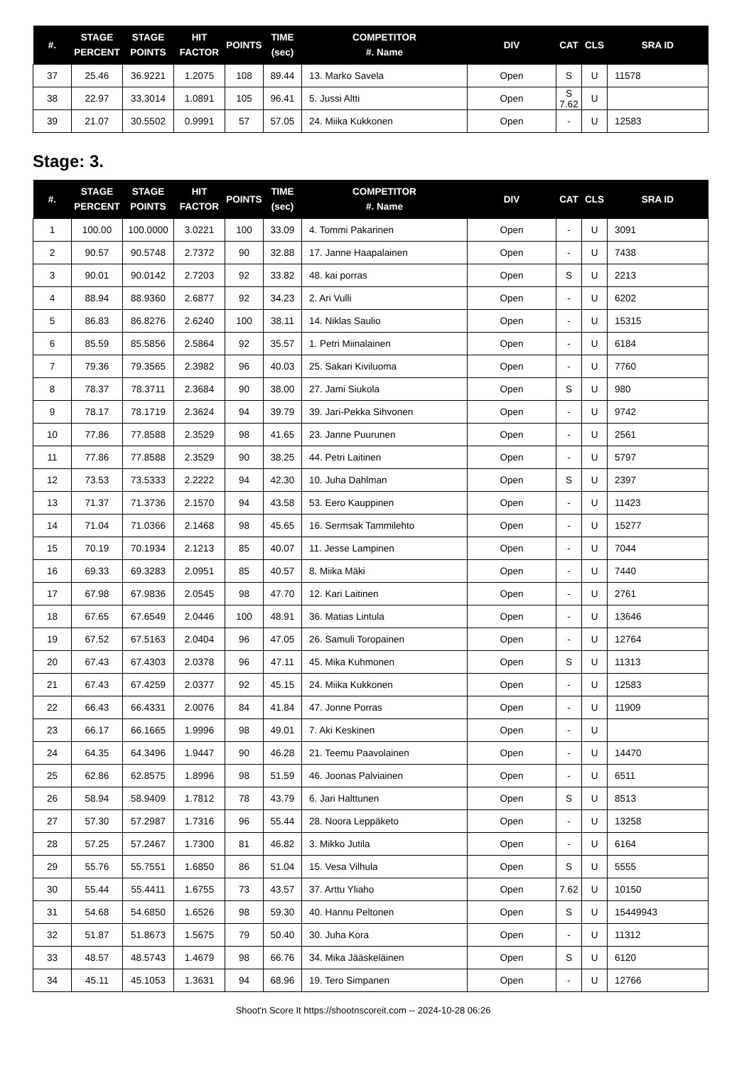| #. | STAGE PERCENT | STAGE POINTS | HIT FACTOR | POINTS | TIME (sec) | COMPETITOR #. Name | DIV | CAT | CLS | SRA ID |
| --- | --- | --- | --- | --- | --- | --- | --- | --- | --- | --- |
| 37 | 25.46 | 36.9221 | 1.2075 | 108 | 89.44 | 13. Marko Savela | Open | S | U | 11578 |
| 38 | 22.97 | 33.3014 | 1.0891 | 105 | 96.41 | 5. Jussi Altti | Open | S 7.62 | U | |
| 39 | 21.07 | 30.5502 | 0.9991 | 57 | 57.05 | 24. Miika Kukkonen | Open | - | U | 12583 |
Stage: 3.
| #. | STAGE PERCENT | STAGE POINTS | HIT FACTOR | POINTS | TIME (sec) | COMPETITOR #. Name | DIV | CAT | CLS | SRA ID |
| --- | --- | --- | --- | --- | --- | --- | --- | --- | --- | --- |
| 1 | 100.00 | 100.0000 | 3.0221 | 100 | 33.09 | 4. Tommi Pakarinen | Open | - | U | 3091 |
| 2 | 90.57 | 90.5748 | 2.7372 | 90 | 32.88 | 17. Janne Haapalainen | Open | - | U | 7438 |
| 3 | 90.01 | 90.0142 | 2.7203 | 92 | 33.82 | 48. kai porras | Open | S | U | 2213 |
| 4 | 88.94 | 88.9360 | 2.6877 | 92 | 34.23 | 2. Ari Vulli | Open | - | U | 6202 |
| 5 | 86.83 | 86.8276 | 2.6240 | 100 | 38.11 | 14. Niklas Saulio | Open | - | U | 15315 |
| 6 | 85.59 | 85.5856 | 2.5864 | 92 | 35.57 | 1. Petri Miinalainen | Open | - | U | 6184 |
| 7 | 79.36 | 79.3565 | 2.3982 | 96 | 40.03 | 25. Sakari Kiviluoma | Open | - | U | 7760 |
| 8 | 78.37 | 78.3711 | 2.3684 | 90 | 38.00 | 27. Jami Siukola | Open | S | U | 980 |
| 9 | 78.17 | 78.1719 | 2.3624 | 94 | 39.79 | 39. Jari-Pekka Sihvonen | Open | - | U | 9742 |
| 10 | 77.86 | 77.8588 | 2.3529 | 98 | 41.65 | 23. Janne Puurunen | Open | - | U | 2561 |
| 11 | 77.86 | 77.8588 | 2.3529 | 90 | 38.25 | 44. Petri Laitinen | Open | - | U | 5797 |
| 12 | 73.53 | 73.5333 | 2.2222 | 94 | 42.30 | 10. Juha Dahlman | Open | S | U | 2397 |
| 13 | 71.37 | 71.3736 | 2.1570 | 94 | 43.58 | 53. Eero Kauppinen | Open | - | U | 11423 |
| 14 | 71.04 | 71.0366 | 2.1468 | 98 | 45.65 | 16. Sermsak Tammilehto | Open | - | U | 15277 |
| 15 | 70.19 | 70.1934 | 2.1213 | 85 | 40.07 | 11. Jesse Lampinen | Open | - | U | 7044 |
| 16 | 69.33 | 69.3283 | 2.0951 | 85 | 40.57 | 8. Miika Mäki | Open | - | U | 7440 |
| 17 | 67.98 | 67.9836 | 2.0545 | 98 | 47.70 | 12. Kari Laitinen | Open | - | U | 2761 |
| 18 | 67.65 | 67.6549 | 2.0446 | 100 | 48.91 | 36. Matias Lintula | Open | - | U | 13646 |
| 19 | 67.52 | 67.5163 | 2.0404 | 96 | 47.05 | 26. Samuli Toropainen | Open | - | U | 12764 |
| 20 | 67.43 | 67.4303 | 2.0378 | 96 | 47.11 | 45. Mika Kuhmonen | Open | S | U | 11313 |
| 21 | 67.43 | 67.4259 | 2.0377 | 92 | 45.15 | 24. Miika Kukkonen | Open | - | U | 12583 |
| 22 | 66.43 | 66.4331 | 2.0076 | 84 | 41.84 | 47. Jonne Porras | Open | - | U | 11909 |
| 23 | 66.17 | 66.1665 | 1.9996 | 98 | 49.01 | 7. Aki Keskinen | Open | - | U | |
| 24 | 64.35 | 64.3496 | 1.9447 | 90 | 46.28 | 21. Teemu Paavolainen | Open | - | U | 14470 |
| 25 | 62.86 | 62.8575 | 1.8996 | 98 | 51.59 | 46. Joonas Palviainen | Open | - | U | 6511 |
| 26 | 58.94 | 58.9409 | 1.7812 | 78 | 43.79 | 6. Jari Halttunen | Open | S | U | 8513 |
| 27 | 57.30 | 57.2987 | 1.7316 | 96 | 55.44 | 28. Noora Leppäketo | Open | - | U | 13258 |
| 28 | 57.25 | 57.2467 | 1.7300 | 81 | 46.82 | 3. Mikko Jutila | Open | - | U | 6164 |
| 29 | 55.76 | 55.7551 | 1.6850 | 86 | 51.04 | 15. Vesa Vilhula | Open | S | U | 5555 |
| 30 | 55.44 | 55.4411 | 1.6755 | 73 | 43.57 | 37. Arttu Yliaho | Open | 7.62 | U | 10150 |
| 31 | 54.68 | 54.6850 | 1.6526 | 98 | 59.30 | 40. Hannu Peltonen | Open | S | U | 15449943 |
| 32 | 51.87 | 51.8673 | 1.5675 | 79 | 50.40 | 30. Juha Kora | Open | - | U | 11312 |
| 33 | 48.57 | 48.5743 | 1.4679 | 98 | 66.76 | 34. Mika Jääskeläinen | Open | S | U | 6120 |
| 34 | 45.11 | 45.1053 | 1.3631 | 94 | 68.96 | 19. Tero Simpanen | Open | - | U | 12766 |
Shoot'n Score It https://shootnscoreit.com -- 2024-10-28 06:26